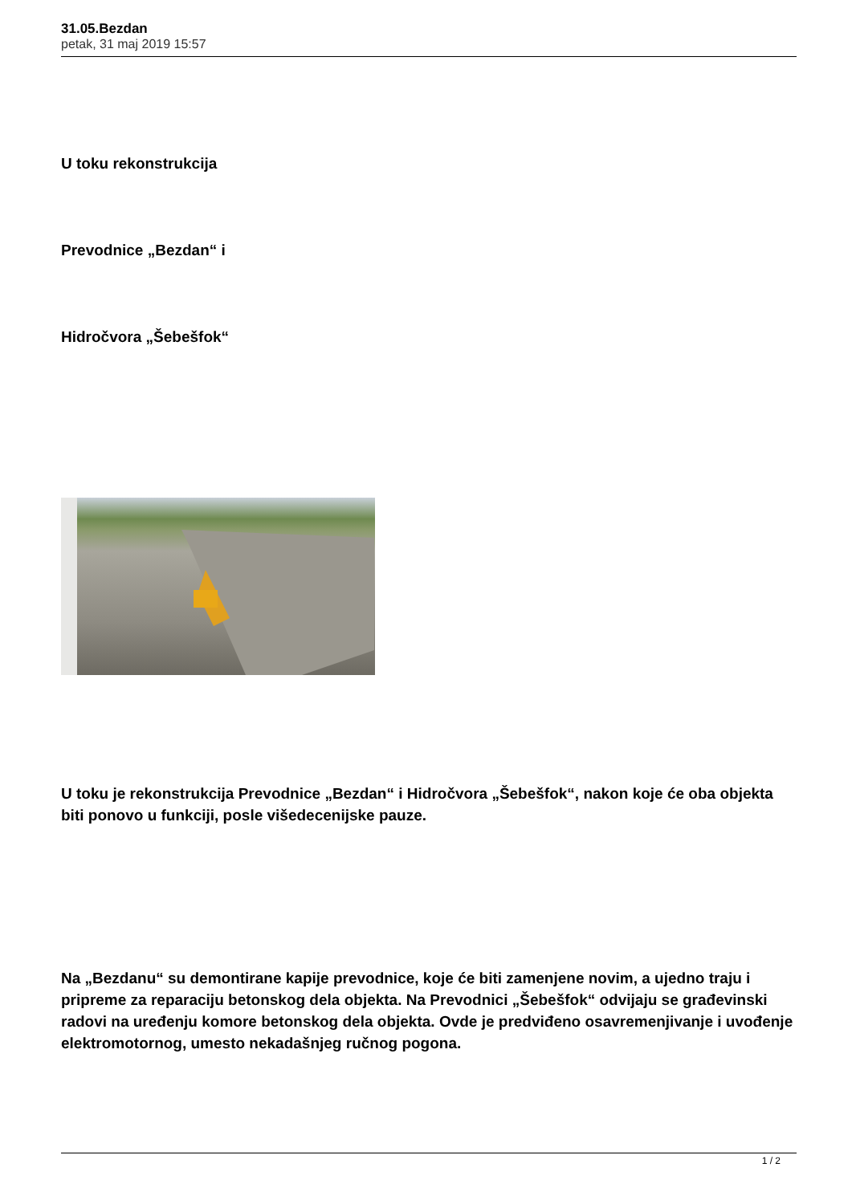31.05.Bezdan
petak, 31 maj 2019 15:57
U toku rekonstrukcija
Prevodnice „Bezdan“ i
Hidročvora „Šebešfok“
U toku je rekonstrukcija Prevodnice „Bezdan“ i Hidročvora „Šebešfok“, nakon koje će oba objekta biti ponovo u funkciji, posle višedecenijske pauze.
Na „Bezdanu“ su demontirane kapije prevodnice, koje će biti zamenjene novim, a ujedno traju i pripreme za reparaciju betonskog dela objekta. Na Prevodnici „Šebešfok“ odvijaju se građevinski radovi na uređenju komore betonskog dela objekta. Ovde je predviđeno osavremenjivanje i uvođenje elektromotornog, umesto nekadašnjeg ručnog pogona.
1 / 2